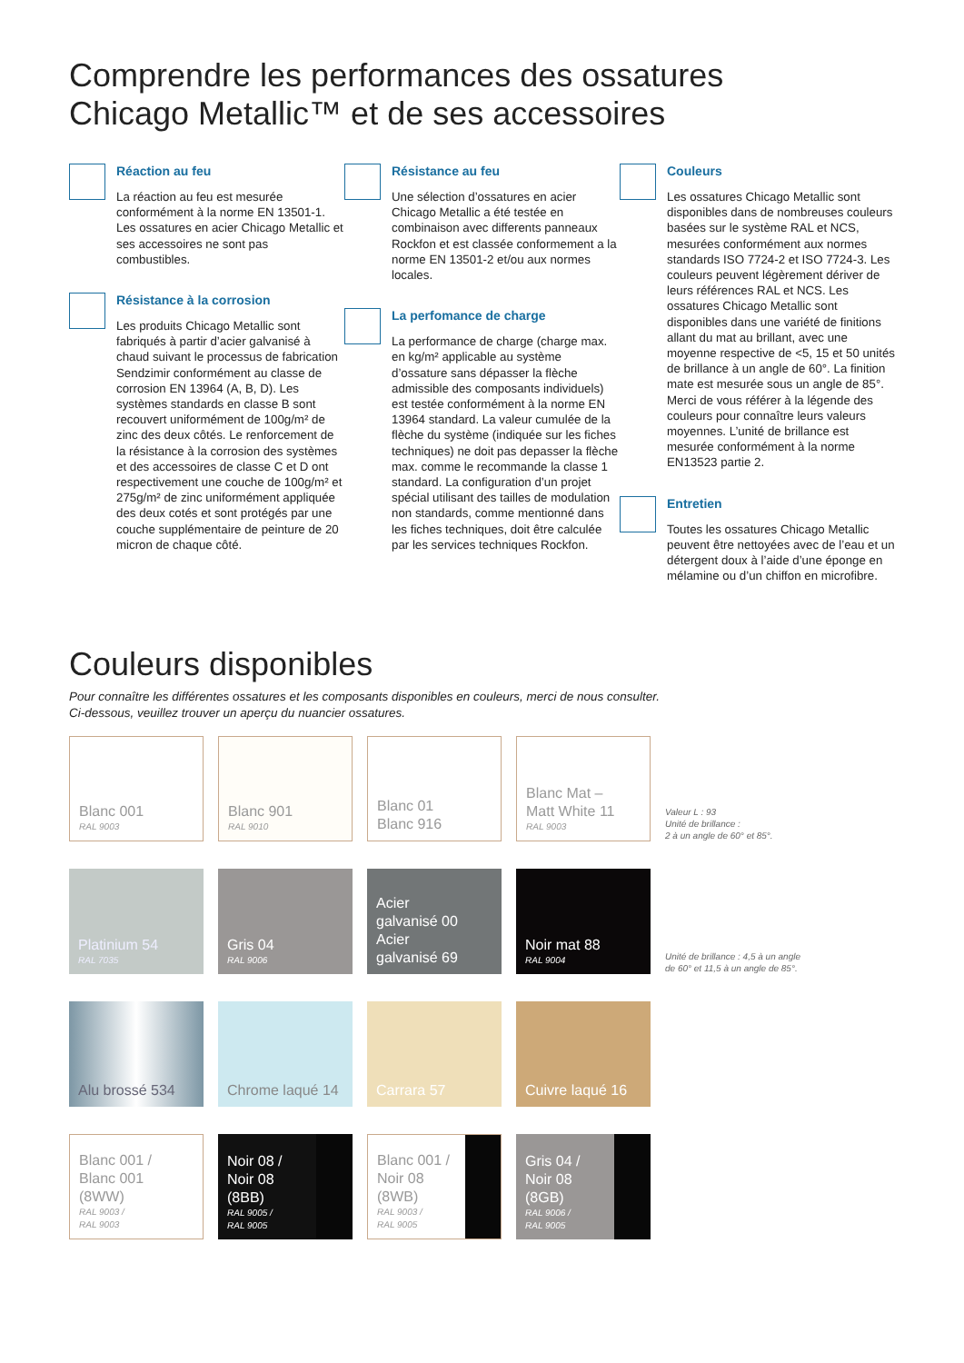Comprendre les performances des ossatures
Chicago Metallic™ et de ses accessoires
Réaction au feu
La réaction au feu est mesurée conformément à la norme EN 13501-1. Les ossatures en acier Chicago Metallic et ses accessoires ne sont pas combustibles.
Résistance à la corrosion
Les produits Chicago Metallic sont fabriqués à partir d’acier galvanisé à chaud suivant le processus de fabrication Sendzimir conformément au classe de corrosion EN 13964 (A, B, D). Les systèmes standards en classe B sont recouvert uniformément de 100g/m² de zinc des deux côtés. Le renforcement de la résistance à la corrosion des systèmes et des accessoires de classe C et D ont respectivement une couche de 100g/m² et 275g/m² de zinc uniformément appliquée des deux cotés et sont protégés par une couche supplémentaire de peinture de 20 micron de chaque côté.
Résistance au feu
Une sélection d’ossatures en acier Chicago Metallic a été testée en combinaison avec differents panneaux Rockfon et est classée conformement a la norme EN 13501-2 et/ou aux normes locales.
La perfomance de charge
La performance de charge (charge max. en kg/m² applicable au système d’ossature sans dépasser la flèche admissible des composants individuels) est testée conformément à la norme EN 13964 standard. La valeur cumulée de la flèche du système (indiquée sur les fiches techniques) ne doit pas depasser la flèche max. comme le recommande la classe 1 standard. La configuration d’un projet spécial utilisant des tailles de modulation non standards, comme mentionné dans les fiches techniques, doit être calculée par les services techniques Rockfon.
Couleurs
Les ossatures Chicago Metallic sont disponibles dans de nombreuses couleurs basées sur le système RAL et NCS, mesurées conformément aux normes standards ISO 7724-2 et ISO 7724-3. Les couleurs peuvent légèrement dériver de leurs références RAL et NCS. Les ossatures Chicago Metallic sont disponibles dans une variété de finitions allant du mat au brillant, avec une moyenne respective de <5, 15 et 50 unités de brillance à un angle de 60°. La finition mate est mesurée sous un angle de 85°. Merci de vous référer à la légende des couleurs pour connaître leurs valeurs moyennes. L’unité de brillance est mesurée conformément à la norme EN13523 partie 2.
Entretien
Toutes les ossatures Chicago Metallic peuvent être nettoyées avec de l’eau et un détergent doux à l’aide d’une éponge en mélamine ou d’un chiffon en microfibre.
Couleurs disponibles
Pour connaître les différentes ossatures et les composants disponibles en couleurs, merci de nous consulter.
Ci-dessous, veuillez trouver un aperçu du nuancier ossatures.
Blanc 001
RAL 9003
Blanc 901
RAL 9010
Blanc 01
Blanc 916
Blanc Mat –
Matt White 11
RAL 9003
Valeur L : 93
Unité de brillance :
2 à un angle de 60° et 85°.
Platinium 54
RAL 7035
Gris 04
RAL 9006
Acier
galvanisé 00
Acier
galvanisé 69
Noir mat 88
RAL 9004
Unité de brillance : 4,5 à un angle
de 60° et 11,5 à un angle de 85°.
Alu brossé 534
Chrome laqué 14
Carrara 57
Cuivre laqué 16
Blanc 001 /
Blanc 001
(8WW)
RAL 9003 /
RAL 9003
Noir 08 /
Noir 08
(8BB)
RAL 9005 /
RAL 9005
Blanc 001 /
Noir 08
(8WB)
RAL 9003 /
RAL 9005
Gris 04 /
Noir 08
(8GB)
RAL 9006 /
RAL 9005